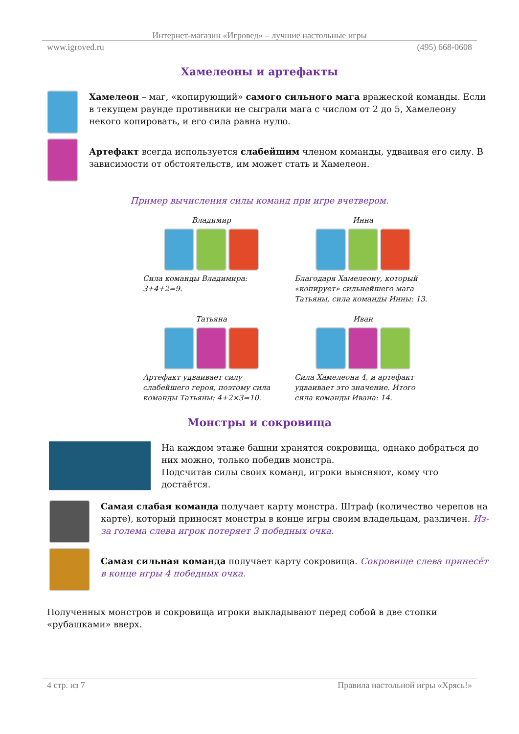Интернет-магазин «Игровед» – лучшие настольные игры
www.igroved.ru (495) 668-0608
Хамелеоны и артефакты
Хамелеон – маг, «копирующий» самого сильного мага вражеской команды. Если в текущем раунде противники не сыграли мага с числом от 2 до 5, Хамелеону некого копировать, и его сила равна нулю.
Артефакт всегда используется слабейшим членом команды, удваивая его силу. В зависимости от обстоятельств, им может стать и Хамелеон.
Пример вычисления силы команд при игре вчетвером.
Владимир
Сила команды Владимира: 3+4+2=9.
Инна
Благодаря Хамелеону, который «копирует» сильнейшего мага Татьяны, сила команды Инны: 13.
Татьяна
Артефакт удваивает силу слабейшего героя, поэтому сила команды Татьяны: 4+2×3=10.
Иван
Сила Хамелеона 4, и артефакт удваивает это значение. Итого сила команды Ивана: 14.
Монстры и сокровища
На каждом этаже башни хранятся сокровища, однако добраться до них можно, только победив монстра.
Подсчитав силы своих команд, игроки выясняют, кому что достаётся.
Самая слабая команда получает карту монстра. Штраф (количество черепов на карте), который приносят монстры в конце игры своим владельцам, различен. Из-за голема слева игрок потеряет 3 победных очка.
Самая сильная команда получает карту сокровища. Сокровище слева принесёт в конце игры 4 победных очка.
Полученных монстров и сокровища игроки выкладывают перед собой в две стопки «рубашками» вверх.
4 стр. из 7 Правила настольной игры «Хрясь!»